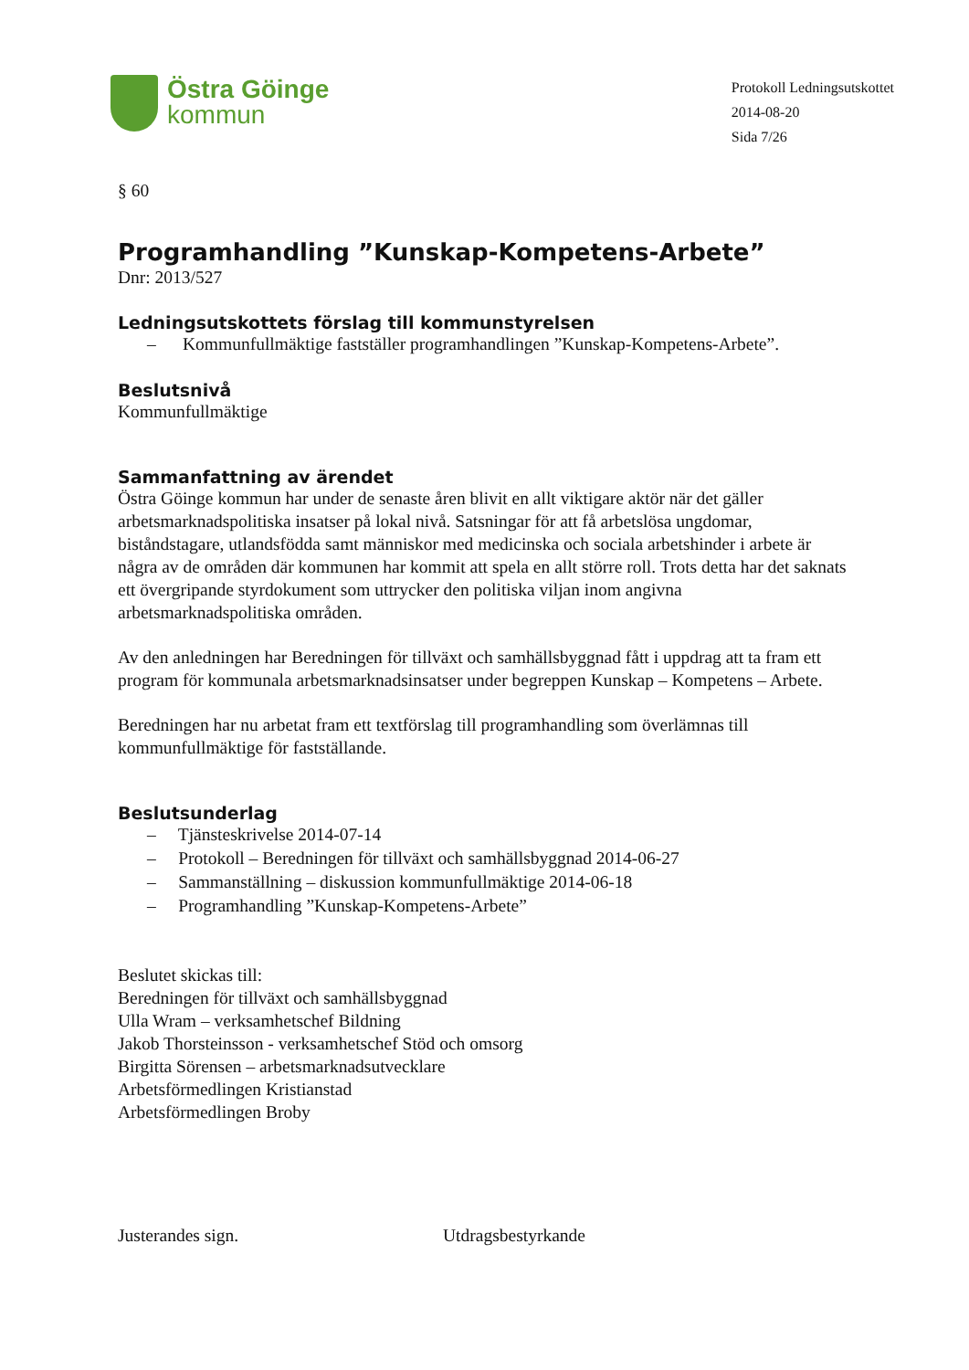Östra Göinge
kommun
Protokoll Ledningsutskottet
2014-08-20
Sida 7/26
§ 60
Programhandling ”Kunskap-Kompetens-Arbete”
Dnr: 2013/527
Ledningsutskottets förslag till kommunstyrelsen
– Kommunfullmäktige fastställer programhandlingen ”Kunskap-Kompetens-Arbete”.
Beslutsnivå
Kommunfullmäktige
Sammanfattning av ärendet
Östra Göinge kommun har under de senaste åren blivit en allt viktigare aktör när det gäller arbetsmarknadspolitiska insatser på lokal nivå. Satsningar för att få arbetslösa ungdomar, biståndstagare, utlandsfödda samt människor med medicinska och sociala arbetshinder i arbete är några av de områden där kommunen har kommit att spela en allt större roll. Trots detta har det saknats ett övergripande styrdokument som uttrycker den politiska viljan inom angivna arbetsmarknadspolitiska områden.
Av den anledningen har Beredningen för tillväxt och samhällsbyggnad fått i uppdrag att ta fram ett program för kommunala arbetsmarknadsinsatser under begreppen Kunskap – Kompetens – Arbete.
Beredningen har nu arbetat fram ett textförslag till programhandling som överlämnas till kommunfullmäktige för fastställande.
Beslutsunderlag
– Tjänsteskrivelse 2014-07-14
– Protokoll – Beredningen för tillväxt och samhällsbyggnad 2014-06-27
– Sammanställning – diskussion kommunfullmäktige 2014-06-18
– Programhandling ”Kunskap-Kompetens-Arbete”
Beslutet skickas till:
Beredningen för tillväxt och samhällsbyggnad
Ulla Wram – verksamhetschef Bildning
Jakob Thorsteinsson - verksamhetschef Stöd och omsorg
Birgitta Sörensen – arbetsmarknadsutvecklare
Arbetsförmedlingen Kristianstad
Arbetsförmedlingen Broby
Justerandes sign. Utdragsbestyrkande